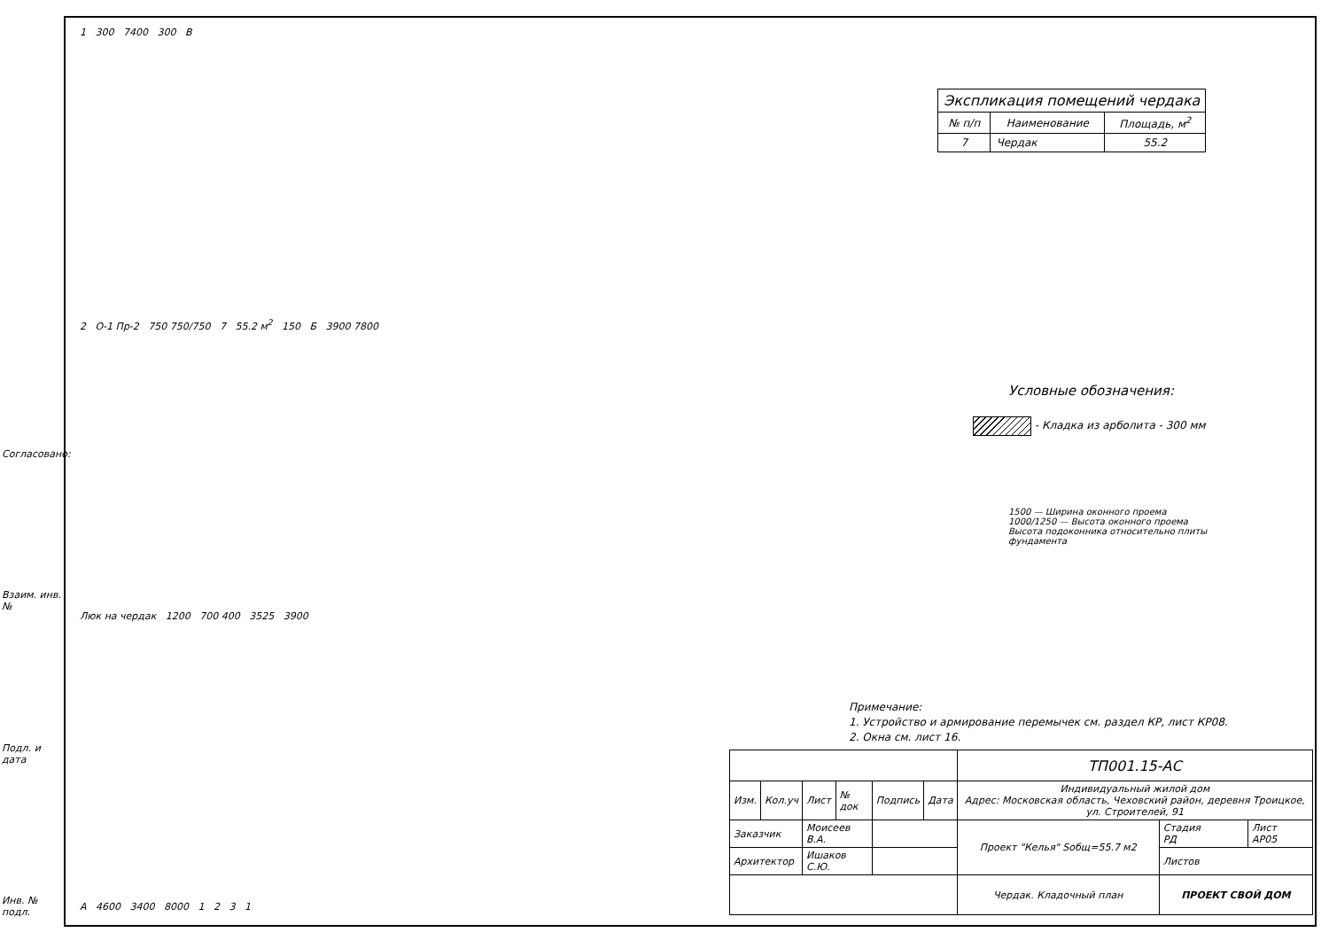Согласовано:
Взаим. инв. №
Подл. и дата
Инв. № подл.
1 300 7400 300 В
2 О-1 Пр-2 750 750/750 7 55.2 м<sup>2</sup> 150 Б 3900 7800
Люк на чердак 1200 700 400 3525 3900
А 4600 3400 8000 1 2 3 1
| Экспликация помещений чердака | | |
| --- | --- | --- |
| № п/п | Наименование | Площадь, м<sup>2</sup> |
| 7 | Чердак | 55.2 |
Условные обозначения:
- Кладка из арболита - 300 мм
1500 — Ширина оконного проема
1000/1250 — Высота оконного проема
Высота подоконника относительно плиты фундамента
Примечание:
1. Устройство и армирование перемычек см. раздел КР, лист КР08.
2. Окна см. лист 16.
| | | | | | | ТП001.15-АС | | |
| Изм. | Кол.уч | Лист | № док | Подпись | Дата | Индивидуальный жилой дом Адрес: Московская область, Чеховский район, деревня Троицкое, ул. Строителей, 91 | | |
| Заказчик | | Моисеев В.А. | | | | Проект "Келья" Sобщ=55.7 м2 | Стадия РД | Лист АР05 |
| Архитектор | | Ишаков С.Ю. | | | | | Листов | |
| | | | | | | Чердак. Кладочный план | ПРОЕКТ СВОЙ ДОМ | |